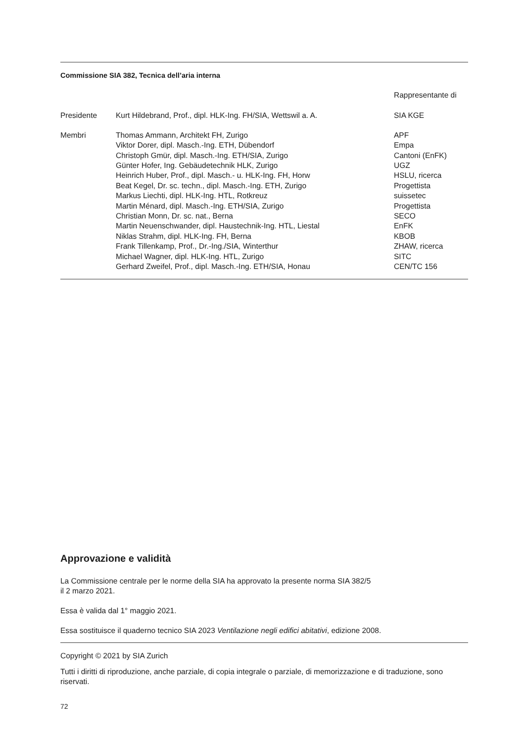Commissione SIA 382, Tecnica dell’aria interna
| | | Rappresentante di |
| Presidente | Kurt Hildebrand, Prof., dipl. HLK-Ing. FH/SIA, Wettswil a. A. | SIA KGE |
| Membri | Thomas Ammann, Architekt FH, Zurigo | APF |
| | Viktor Dorer, dipl. Masch.-Ing. ETH, Dübendorf | Empa |
| | Christoph Gmür, dipl. Masch.-Ing. ETH/SIA, Zurigo | Cantoni (EnFK) |
| | Günter Hofer, Ing. Gebäudetechnik HLK, Zurigo | UGZ |
| | Heinrich Huber, Prof., dipl. Masch.- u. HLK-Ing. FH, Horw | HSLU, ricerca |
| | Beat Kegel, Dr. sc. techn., dipl. Masch.-Ing. ETH, Zurigo | Progettista |
| | Markus Liechti, dipl. HLK-Ing. HTL, Rotkreuz | suissetec |
| | Martin Ménard, dipl. Masch.-Ing. ETH/SIA, Zurigo | Progettista |
| | Christian Monn, Dr. sc. nat., Berna | SECO |
| | Martin Neuenschwander, dipl. Haustechnik-Ing. HTL, Liestal | EnFK |
| | Niklas Strahm, dipl. HLK-Ing. FH, Berna | KBOB |
| | Frank Tillenkamp, Prof., Dr.-Ing./SIA, Winterthur | ZHAW, ricerca |
| | Michael Wagner, dipl. HLK-Ing. HTL, Zurigo | SITC |
| | Gerhard Zweifel, Prof., dipl. Masch.-Ing. ETH/SIA, Honau | CEN/TC 156 |
Approvazione e validità
La Commissione centrale per le norme della SIA ha approvato la presente norma SIA 382/5
il 2 marzo 2021.
Essa è valida dal 1° maggio 2021.
Essa sostituisce il quaderno tecnico SIA 2023 Ventilazione negli edifici abitativi, edizione 2008.
Copyright © 2021 by SIA Zurich
Tutti i diritti di riproduzione, anche parziale, di copia integrale o parziale, di memorizzazione e di traduzione, sono riservati.
72